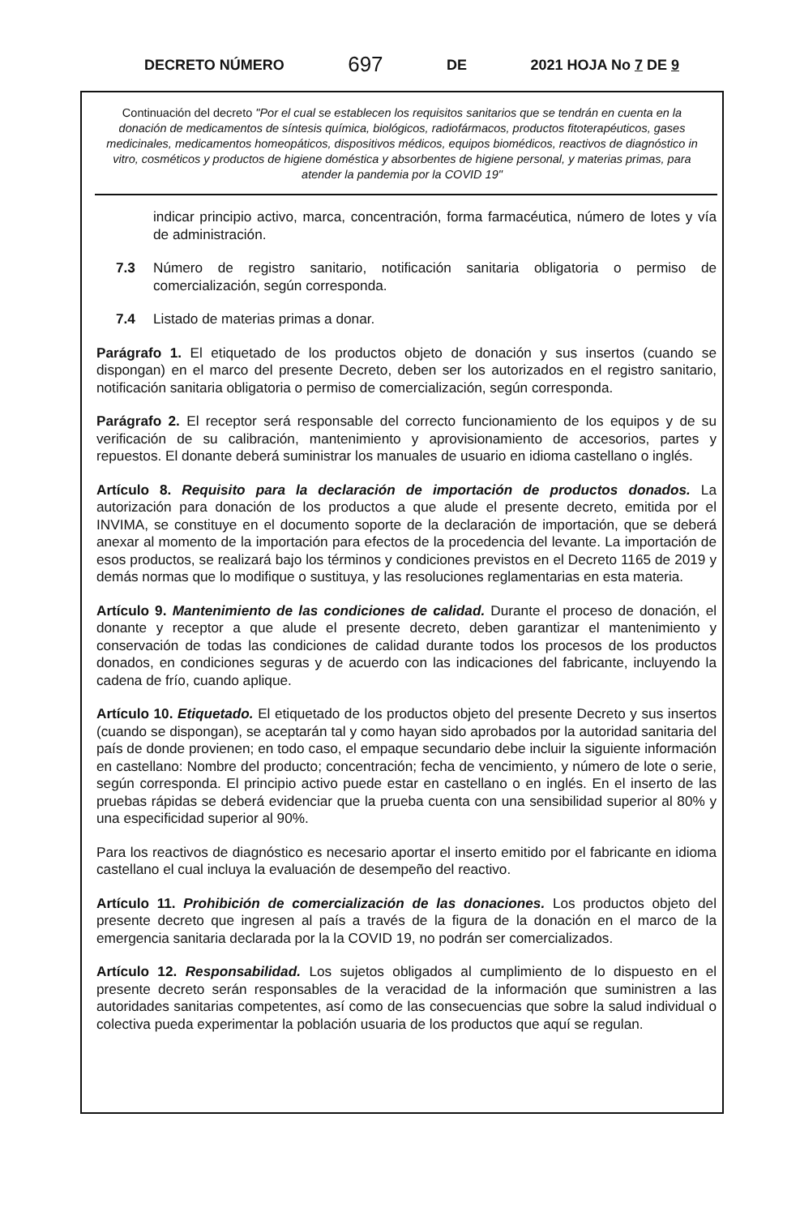DECRETO NÚMERO 697 DE 2021 HOJA No 7 DE 9
Continuación del decreto "Por el cual se establecen los requisitos sanitarios que se tendrán en cuenta en la donación de medicamentos de síntesis química, biológicos, radiofármacos, productos fitoterapéuticos, gases medicinales, medicamentos homeopáticos, dispositivos médicos, equipos biomédicos, reactivos de diagnóstico in vitro, cosméticos y productos de higiene doméstica y absorbentes de higiene personal, y materias primas, para atender la pandemia por la COVID 19"
indicar principio activo, marca, concentración, forma farmacéutica, número de lotes y vía de administración.
7.3 Número de registro sanitario, notificación sanitaria obligatoria o permiso de comercialización, según corresponda.
7.4 Listado de materias primas a donar.
Parágrafo 1. El etiquetado de los productos objeto de donación y sus insertos (cuando se dispongan) en el marco del presente Decreto, deben ser los autorizados en el registro sanitario, notificación sanitaria obligatoria o permiso de comercialización, según corresponda.
Parágrafo 2. El receptor será responsable del correcto funcionamiento de los equipos y de su verificación de su calibración, mantenimiento y aprovisionamiento de accesorios, partes y repuestos. El donante deberá suministrar los manuales de usuario en idioma castellano o inglés.
Artículo 8. Requisito para la declaración de importación de productos donados. La autorización para donación de los productos a que alude el presente decreto, emitida por el INVIMA, se constituye en el documento soporte de la declaración de importación, que se deberá anexar al momento de la importación para efectos de la procedencia del levante. La importación de esos productos, se realizará bajo los términos y condiciones previstos en el Decreto 1165 de 2019 y demás normas que lo modifique o sustituya, y las resoluciones reglamentarias en esta materia.
Artículo 9. Mantenimiento de las condiciones de calidad. Durante el proceso de donación, el donante y receptor a que alude el presente decreto, deben garantizar el mantenimiento y conservación de todas las condiciones de calidad durante todos los procesos de los productos donados, en condiciones seguras y de acuerdo con las indicaciones del fabricante, incluyendo la cadena de frío, cuando aplique.
Artículo 10. Etiquetado. El etiquetado de los productos objeto del presente Decreto y sus insertos (cuando se dispongan), se aceptarán tal y como hayan sido aprobados por la autoridad sanitaria del país de donde provienen; en todo caso, el empaque secundario debe incluir la siguiente información en castellano: Nombre del producto; concentración; fecha de vencimiento, y número de lote o serie, según corresponda. El principio activo puede estar en castellano o en inglés. En el inserto de las pruebas rápidas se deberá evidenciar que la prueba cuenta con una sensibilidad superior al 80% y una especificidad superior al 90%.
Para los reactivos de diagnóstico es necesario aportar el inserto emitido por el fabricante en idioma castellano el cual incluya la evaluación de desempeño del reactivo.
Artículo 11. Prohibición de comercialización de las donaciones. Los productos objeto del presente decreto que ingresen al país a través de la figura de la donación en el marco de la emergencia sanitaria declarada por la la COVID 19, no podrán ser comercializados.
Artículo 12. Responsabilidad. Los sujetos obligados al cumplimiento de lo dispuesto en el presente decreto serán responsables de la veracidad de la información que suministren a las autoridades sanitarias competentes, así como de las consecuencias que sobre la salud individual o colectiva pueda experimentar la población usuaria de los productos que aquí se regulan.